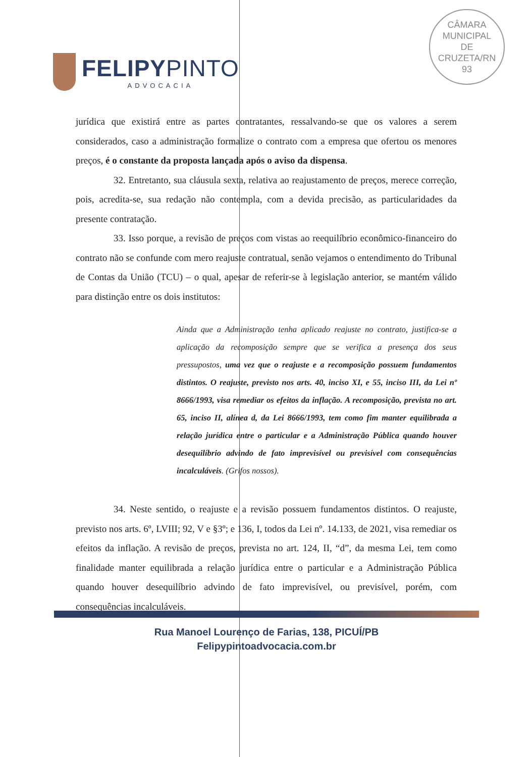FELIPYPINTO
ADVOCACIA
CÂMARA
MUNICIPAL
DE
CRUZETA/RN
93
jurídica que existirá entre as partes contratantes, ressalvando-se que os valores a serem considerados, caso a administração formalize o contrato com a empresa que ofertou os menores preços, é o constante da proposta lançada após o aviso da dispensa.
32. Entretanto, sua cláusula sexta, relativa ao reajustamento de preços, merece correção, pois, acredita-se, sua redação não contempla, com a devida precisão, as particularidades da presente contratação.
33. Isso porque, a revisão de preços com vistas ao reequilíbrio econômico-financeiro do contrato não se confunde com mero reajuste contratual, senão vejamos o entendimento do Tribunal de Contas da União (TCU) – o qual, apesar de referir-se à legislação anterior, se mantém válido para distinção entre os dois institutos:
Ainda que a Administração tenha aplicado reajuste no contrato, justifica-se a aplicação da recomposição sempre que se verifica a presença dos seus pressupostos, uma vez que o reajuste e a recomposição possuem fundamentos distintos. O reajuste, previsto nos arts. 40, inciso XI, e 55, inciso III, da Lei nº 8666/1993, visa remediar os efeitos da inflação. A recomposição, prevista no art. 65, inciso II, alínea d, da Lei 8666/1993, tem como fim manter equilibrada a relação jurídica entre o particular e a Administração Pública quando houver desequilíbrio advindo de fato imprevisível ou previsível com consequências incalculáveis. (Grifos nossos).
34. Neste sentido, o reajuste e a revisão possuem fundamentos distintos. O reajuste, previsto nos arts. 6º, LVIII; 92, V e §3º; e 136, I, todos da Lei nº. 14.133, de 2021, visa remediar os efeitos da inflação. A revisão de preços, prevista no art. 124, II, “d”, da mesma Lei, tem como finalidade manter equilibrada a relação jurídica entre o particular e a Administração Pública quando houver desequilíbrio advindo de fato imprevisível, ou previsível, porém, com consequências incalculáveis.
Rua Manoel Lourenço de Farias, 138, PICUÍ/PB
Felipypintoadvocacia.com.br